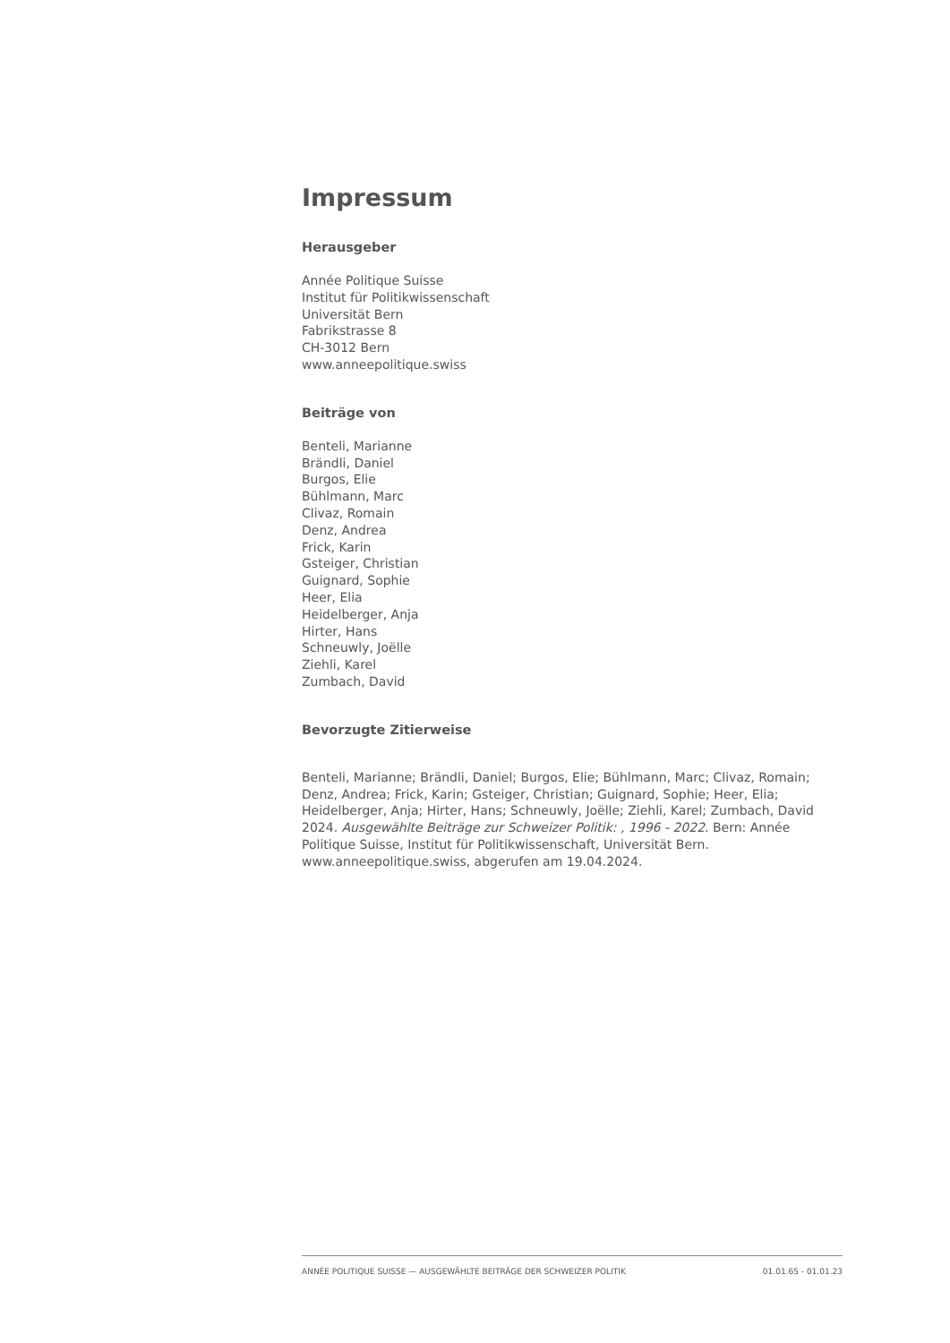Impressum
Herausgeber
Année Politique Suisse
Institut für Politikwissenschaft
Universität Bern
Fabrikstrasse 8
CH-3012 Bern
www.anneepolitique.swiss
Beiträge von
Benteli, Marianne
Brändli, Daniel
Burgos, Elie
Bühlmann, Marc
Clivaz, Romain
Denz, Andrea
Frick, Karin
Gsteiger, Christian
Guignard, Sophie
Heer, Elia
Heidelberger, Anja
Hirter, Hans
Schneuwly, Joëlle
Ziehli, Karel
Zumbach, David
Bevorzugte Zitierweise
Benteli, Marianne; Brändli, Daniel; Burgos, Elie; Bühlmann, Marc; Clivaz, Romain; Denz, Andrea; Frick, Karin; Gsteiger, Christian; Guignard, Sophie; Heer, Elia; Heidelberger, Anja; Hirter, Hans; Schneuwly, Joëlle; Ziehli, Karel; Zumbach, David 2024. Ausgewählte Beiträge zur Schweizer Politik: , 1996 - 2022. Bern: Année Politique Suisse, Institut für Politikwissenschaft, Universität Bern. www.anneepolitique.swiss, abgerufen am 19.04.2024.
ANNÉE POLITIQUE SUISSE — AUSGEWÄHLTE BEITRÄGE DER SCHWEIZER POLITIK 01.01.65 - 01.01.23